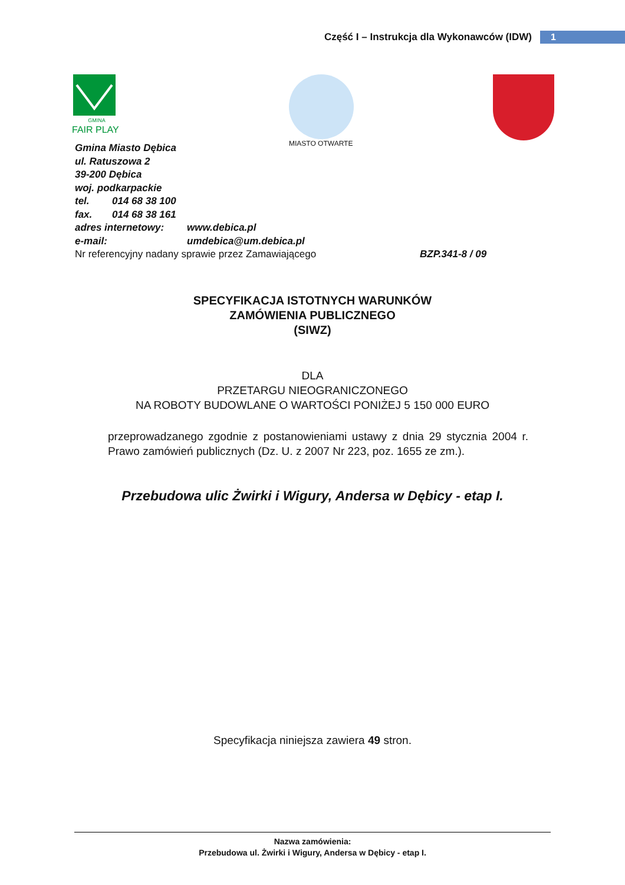Część I – Instrukcja dla Wykonawców (IDW) 1
GMINA
FAIR PLAY
MIASTO OTWARTE
Gmina Miasto Dębica
ul. Ratuszowa 2
39-200 Dębica
woj. podkarpackie
tel. 014 68 38 100
fax. 014 68 38 161
adres internetowy: www.debica.pl
e-mail: umdebica@um.debica.pl
Nr referencyjny nadany sprawie przez Zamawiającego BZP.341-8 / 09
SPECYFIKACJA ISTOTNYCH WARUNKÓW
ZAMÓWIENIA PUBLICZNEGO
(SIWZ)
DLA
PRZETARGU NIEOGRANICZONEGO
NA ROBOTY BUDOWLANE O WARTOŚCI PONIŻEJ 5 150 000 EURO
przeprowadzanego zgodnie z postanowieniami ustawy z dnia 29 stycznia 2004 r. Prawo zamówień publicznych (Dz. U. z 2007 Nr 223, poz. 1655 ze zm.).
Przebudowa ulic Żwirki i Wigury, Andersa w Dębicy - etap I.
Specyfikacja niniejsza zawiera 49 stron.
Nazwa zamówienia:
Przebudowa ul. Żwirki i Wigury, Andersa w Dębicy - etap I.